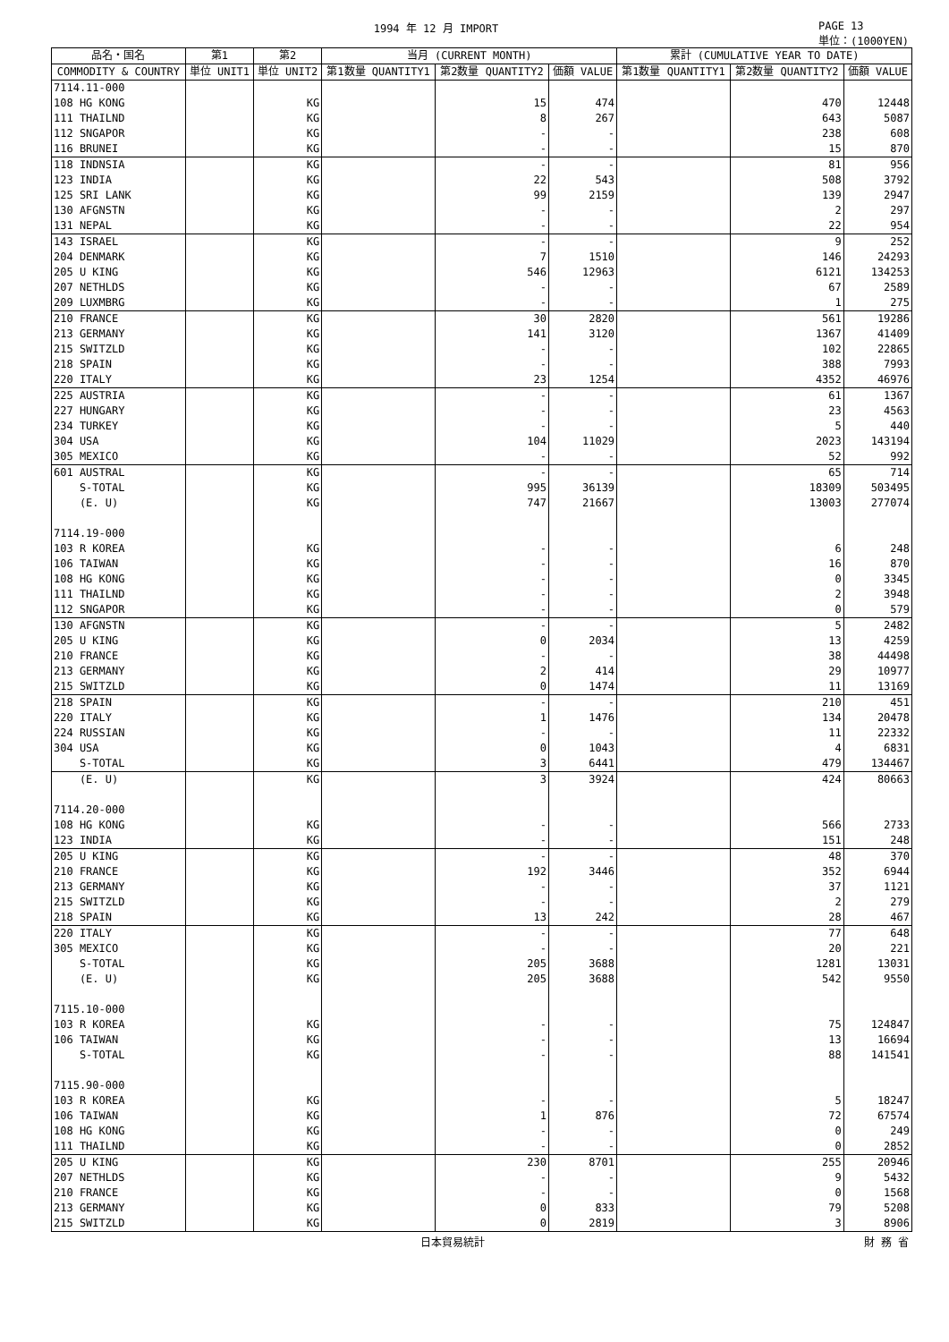1994 年 12 月 IMPORT PAGE 13
単位：(1000YEN)
| 品名・国名 | 第1 | 第2 | 当月 (CURRENT MONTH) | | | 累計 (CUMULATIVE YEAR TO DATE) | | |
| --- | --- | --- | --- | --- | --- | --- | --- | --- |
| COMMODITY & COUNTRY | 単位 UNIT1 | 単位 UNIT2 | 第1数量 QUANTITY1 | 第2数量 QUANTITY2 | 価額 VALUE | 第1数量 QUANTITY1 | 第2数量 QUANTITY2 | 価額 VALUE |
| 7114.11-000 | | | | | | | | |
| 108 HG KONG | | KG | | 15 | 474 | | 470 | 12448 |
| 111 THAILND | | KG | | 8 | 267 | | 643 | 5087 |
| 112 SNGAPOR | | KG | | - | - | | 238 | 608 |
| 116 BRUNEI | | KG | | - | - | | 15 | 870 |
| 118 INDNSIA | | KG | | - | - | | 81 | 956 |
| 123 INDIA | | KG | | 22 | 543 | | 508 | 3792 |
| 125 SRI LANK | | KG | | 99 | 2159 | | 139 | 2947 |
| 130 AFGNSTN | | KG | | - | - | | 2 | 297 |
| 131 NEPAL | | KG | | - | - | | 22 | 954 |
| 143 ISRAEL | | KG | | - | - | | 9 | 252 |
| 204 DENMARK | | KG | | 7 | 1510 | | 146 | 24293 |
| 205 U KING | | KG | | 546 | 12963 | | 6121 | 134253 |
| 207 NETHLDS | | KG | | - | - | | 67 | 2589 |
| 209 LUXMBRG | | KG | | - | - | | 1 | 275 |
| 210 FRANCE | | KG | | 30 | 2820 | | 561 | 19286 |
| 213 GERMANY | | KG | | 141 | 3120 | | 1367 | 41409 |
| 215 SWITZLD | | KG | | - | - | | 102 | 22865 |
| 218 SPAIN | | KG | | - | - | | 388 | 7993 |
| 220 ITALY | | KG | | 23 | 1254 | | 4352 | 46976 |
| 225 AUSTRIA | | KG | | - | - | | 61 | 1367 |
| 227 HUNGARY | | KG | | - | - | | 23 | 4563 |
| 234 TURKEY | | KG | | - | - | | 5 | 440 |
| 304 USA | | KG | | 104 | 11029 | | 2023 | 143194 |
| 305 MEXICO | | KG | | - | - | | 52 | 992 |
| 601 AUSTRAL | | KG | | - | - | | 65 | 714 |
| S-TOTAL | | KG | | 995 | 36139 | | 18309 | 503495 |
| (E. U) | | KG | | 747 | 21667 | | 13003 | 277074 |
| 7114.19-000 | | | | | | | | |
| 103 R KOREA | | KG | | - | - | | 6 | 248 |
| 106 TAIWAN | | KG | | - | - | | 16 | 870 |
| 108 HG KONG | | KG | | - | - | | 0 | 3345 |
| 111 THAILND | | KG | | - | - | | 2 | 3948 |
| 112 SNGAPOR | | KG | | - | - | | 0 | 579 |
| 130 AFGNSTN | | KG | | - | - | | 5 | 2482 |
| 205 U KING | | KG | | 0 | 2034 | | 13 | 4259 |
| 210 FRANCE | | KG | | - | - | | 38 | 44498 |
| 213 GERMANY | | KG | | 2 | 414 | | 29 | 10977 |
| 215 SWITZLD | | KG | | 0 | 1474 | | 11 | 13169 |
| 218 SPAIN | | KG | | - | - | | 210 | 451 |
| 220 ITALY | | KG | | 1 | 1476 | | 134 | 20478 |
| 224 RUSSIAN | | KG | | - | - | | 11 | 22332 |
| 304 USA | | KG | | 0 | 1043 | | 4 | 6831 |
| S-TOTAL | | KG | | 3 | 6441 | | 479 | 134467 |
| (E. U) | | KG | | 3 | 3924 | | 424 | 80663 |
| 7114.20-000 | | | | | | | | |
| 108 HG KONG | | KG | | - | - | | 566 | 2733 |
| 123 INDIA | | KG | | - | - | | 151 | 248 |
| 205 U KING | | KG | | - | - | | 48 | 370 |
| 210 FRANCE | | KG | | 192 | 3446 | | 352 | 6944 |
| 213 GERMANY | | KG | | - | - | | 37 | 1121 |
| 215 SWITZLD | | KG | | - | - | | 2 | 279 |
| 218 SPAIN | | KG | | 13 | 242 | | 28 | 467 |
| 220 ITALY | | KG | | - | - | | 77 | 648 |
| 305 MEXICO | | KG | | - | - | | 20 | 221 |
| S-TOTAL | | KG | | 205 | 3688 | | 1281 | 13031 |
| (E. U) | | KG | | 205 | 3688 | | 542 | 9550 |
| 7115.10-000 | | | | | | | | |
| 103 R KOREA | | KG | | - | - | | 75 | 124847 |
| 106 TAIWAN | | KG | | - | - | | 13 | 16694 |
| S-TOTAL | | KG | | - | - | | 88 | 141541 |
| 7115.90-000 | | | | | | | | |
| 103 R KOREA | | KG | | - | - | | 5 | 18247 |
| 106 TAIWAN | | KG | | 1 | 876 | | 72 | 67574 |
| 108 HG KONG | | KG | | - | - | | 0 | 249 |
| 111 THAILND | | KG | | - | - | | 0 | 2852 |
| 205 U KING | | KG | | 230 | 8701 | | 255 | 20946 |
| 207 NETHLDS | | KG | | - | - | | 9 | 5432 |
| 210 FRANCE | | KG | | - | - | | 0 | 1568 |
| 213 GERMANY | | KG | | 0 | 833 | | 79 | 5208 |
| 215 SWITZLD | | KG | | 0 | 2819 | | 3 | 8906 |
日本貿易統計 財 務 省